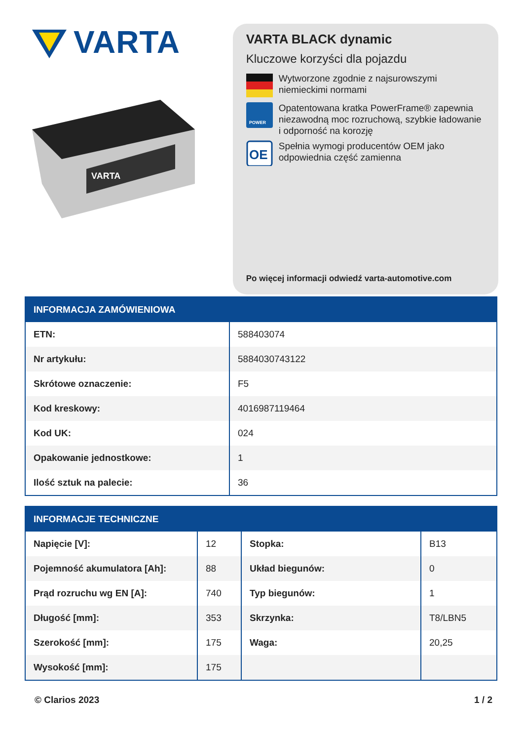VARTA
VARTA
VARTA BLACK dynamic
Kluczowe korzyści dla pojazdu
Wytworzone zgodnie z najsurowszymi niemieckimi normami
POWER
Opatentowana kratka PowerFrame® zapewnia niezawodną moc rozruchową, szybkie ładowanie i odporność na korozję
OE
Spełnia wymogi producentów OEM jako odpowiednia część zamienna
Po więcej informacji odwiedź varta-automotive.com
| INFORMACJA ZAMÓWIENIOWA | |
| --- | --- |
| ETN: | 588403074 |
| Nr artykułu: | 5884030743122 |
| Skrótowe oznaczenie: | F5 |
| Kod kreskowy: | 4016987119464 |
| Kod UK: | 024 |
| Opakowanie jednostkowe: | 1 |
| Ilość sztuk na palecie: | 36 |
| INFORMACJE TECHNICZNE | | | |
| --- | --- | --- | --- |
| Napięcie [V]: | 12 | Stopka: | B13 |
| Pojemność akumulatora [Ah]: | 88 | Układ biegunów: | 0 |
| Prąd rozruchu wg EN [A]: | 740 | Typ biegunów: | 1 |
| Długość [mm]: | 353 | Skrzynka: | T8/LBN5 |
| Szerokość [mm]: | 175 | Waga: | 20,25 |
| Wysokość [mm]: | 175 | | |
© Clarios 2023 1 / 2